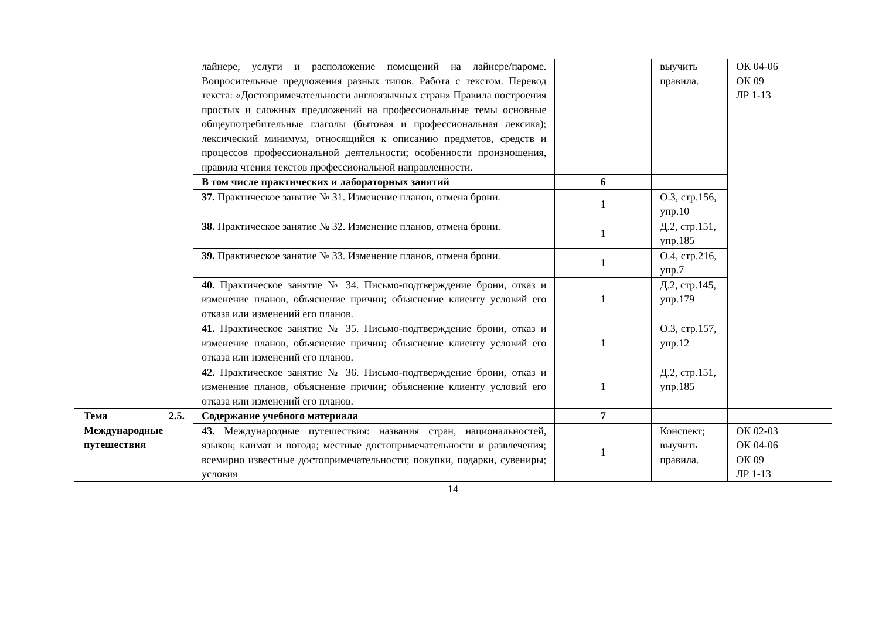| | лайнере, услуги и расположение помещений на лайнере/пароме. Вопросительные предложения разных типов. Работа с текстом. Перевод текста: «Достопримечательности англоязычных стран» Правила построения простых и сложных предложений на профессиональные темы основные общеупотребительные глаголы (бытовая и профессиональная лексика); лексический минимум, относящийся к описанию предметов, средств и процессов профессиональной деятельности; особенности произношения, правила чтения текстов профессиональной направленности. | | выучить правила. | ОК 04-06 ОК 09 ЛР 1-13 |
| | В том числе практических и лабораторных занятий | 6 | | |
| | 37. Практическое занятие № 31. Изменение планов, отмена брони. | 1 | О.3, стр.156, упр.10 | |
| | 38. Практическое занятие № 32. Изменение планов, отмена брони. | 1 | Д.2, стр.151, упр.185 | |
| | 39. Практическое занятие № 33. Изменение планов, отмена брони. | 1 | О.4, стр.216, упр.7 | |
| | 40. Практическое занятие № 34. Письмо-подтверждение брони, отказ и изменение планов, объяснение причин; объяснение клиенту условий его отказа или изменений его планов. | 1 | Д.2, стр.145, упр.179 | |
| | 41. Практическое занятие № 35. Письмо-подтверждение брони, отказ и изменение планов, объяснение причин; объяснение клиенту условий его отказа или изменений его планов. | 1 | О.3, стр.157, упр.12 | |
| | 42. Практическое занятие № 36. Письмо-подтверждение брони, отказ и изменение планов, объяснение причин; объяснение клиенту условий его отказа или изменений его планов. | 1 | Д.2, стр.151, упр.185 | |
| Тема 2.5. Международные путешествия | Содержание учебного материала | 7 | | |
| | 43. Международные путешествия: названия стран, национальностей, языков; климат и погода; местные достопримечательности и развлечения; всемирно известные достопримечательности; покупки, подарки, сувениры; условия | 1 | Конспект; выучить правила. | ОК 02-03 ОК 04-06 ОК 09 ЛР 1-13 |
14